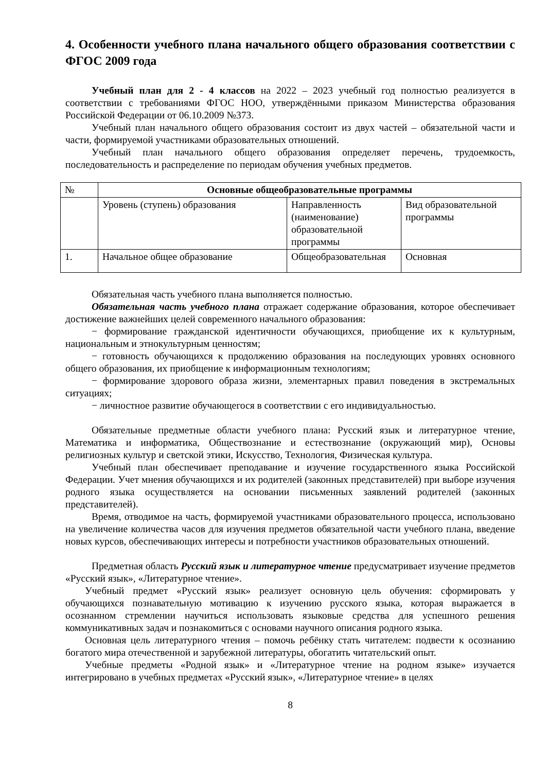4. Особенности учебного плана начального общего образования соответствии с ФГОС 2009 года
Учебный план для 2 - 4 классов на 2022 – 2023 учебный год полностью реализуется в соответствии с требованиями ФГОС НОО, утверждёнными приказом Министерства образования Российской Федерации от 06.10.2009 №373.
Учебный план начального общего образования состоит из двух частей – обязательной части и части, формируемой участниками образовательных отношений.
Учебный план начального общего образования определяет перечень, трудоемкость, последовательность и распределение по периодам обучения учебных предметов.
| № | Основные общеобразовательные программы | | |
| --- | --- | --- | --- |
| | Уровень (ступень) образования | Направленность (наименование) образовательной программы | Вид образовательной программы |
| 1. | Начальное общее образование | Общеобразовательная | Основная |
Обязательная часть учебного плана выполняется полностью.
Обязательная часть учебного плана отражает содержание образования, которое обеспечивает достижение важнейших целей современного начального образования:
− формирование гражданской идентичности обучающихся, приобщение их к культурным, национальным и этнокультурным ценностям;
− готовность обучающихся к продолжению образования на последующих уровнях основного общего образования, их приобщение к информационным технологиям;
− формирование здорового образа жизни, элементарных правил поведения в экстремальных ситуациях;
− личностное развитие обучающегося в соответствии с его индивидуальностью.
Обязательные предметные области учебного плана: Русский язык и литературное чтение, Математика и информатика, Обществознание и естествознание (окружающий мир), Основы религиозных культур и светской этики, Искусство, Технология, Физическая культура.
Учебный план обеспечивает преподавание и изучение государственного языка Российской Федерации. Учет мнения обучающихся и их родителей (законных представителей) при выборе изучения родного языка осуществляется на основании письменных заявлений родителей (законных представителей).
Время, отводимое на часть, формируемой участниками образовательного процесса, использовано на увеличение количества часов для изучения предметов обязательной части учебного плана, введение новых курсов, обеспечивающих интересы и потребности участников образовательных отношений.
Предметная область Русский язык и литературное чтение предусматривает изучение предметов «Русский язык», «Литературное чтение».
Учебный предмет «Русский язык» реализует основную цель обучения: сформировать у обучающихся познавательную мотивацию к изучению русского языка, которая выражается в осознанном стремлении научиться использовать языковые средства для успешного решения коммуникативных задач и познакомиться с основами научного описания родного языка.
Основная цель литературного чтения – помочь ребёнку стать читателем: подвести к осознанию богатого мира отечественной и зарубежной литературы, обогатить читательский опыт.
Учебные предметы «Родной язык» и «Литературное чтение на родном языке» изучается интегрировано в учебных предметах «Русский язык», «Литературное чтение» в целях
8